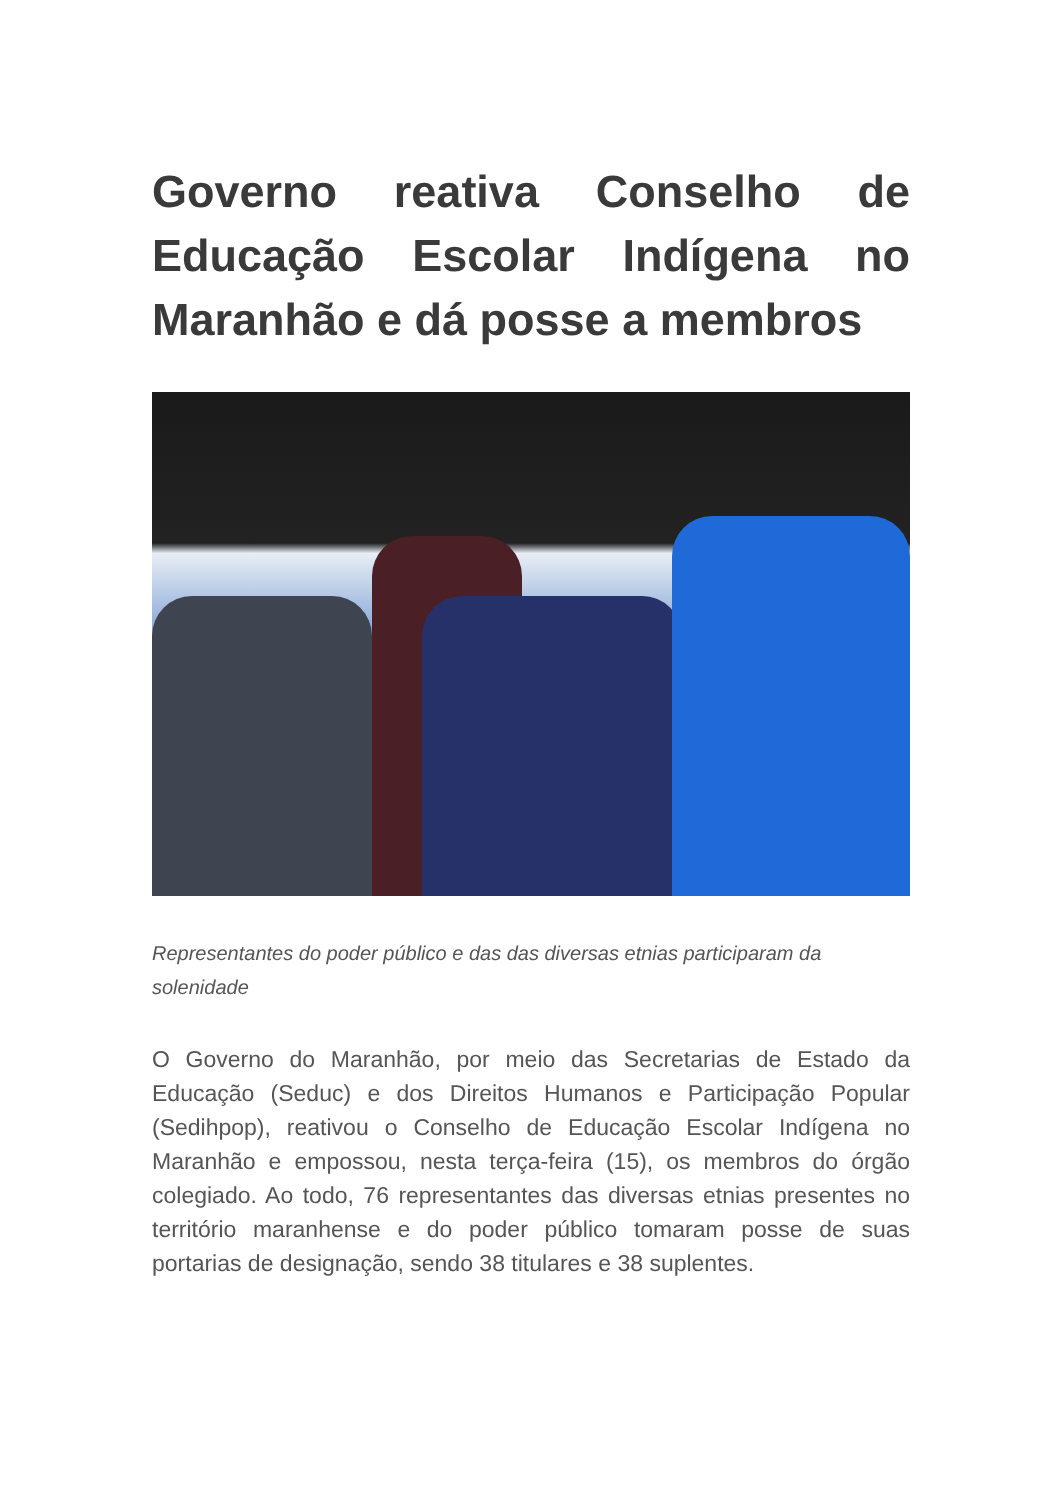Governo reativa Conselho de Educação Escolar Indígena no
Maranhão e dá posse a membros
Representantes do poder público e das das diversas etnias participaram da solenidade
O Governo do Maranhão, por meio das Secretarias de Estado da Educação (Seduc) e dos Direitos Humanos e Participação Popular (Sedihpop), reativou o Conselho de Educação Escolar Indígena no Maranhão e empossou, nesta terça-feira (15), os membros do órgão colegiado. Ao todo, 76 representantes das diversas etnias presentes no território maranhense e do poder público tomaram posse de suas portarias de designação, sendo 38 titulares e 38 suplentes.